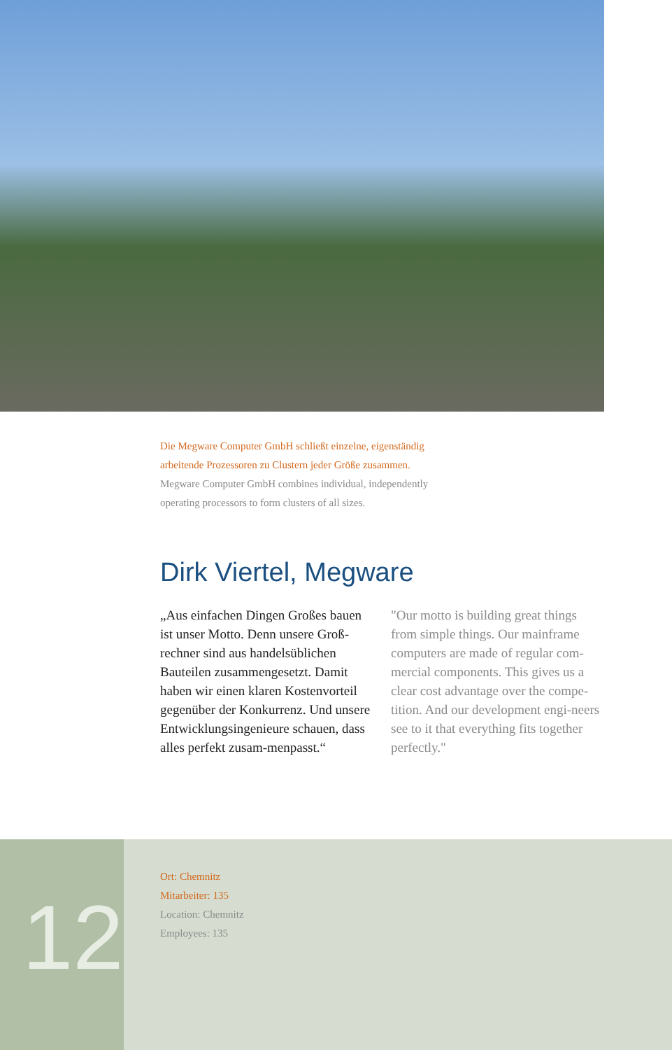Die Megware Computer GmbH schließt einzelne, eigenständig arbeitende Prozessoren zu Clustern jeder Größe zusammen.
Megware Computer GmbH combines individual, independently operating processors to form clusters of all sizes.
Dirk Viertel, Megware
„Aus einfachen Dingen Großes bauen ist unser Motto. Denn unsere Groß-rechner sind aus handelsüblichen Bauteilen zusammengesetzt. Damit haben wir einen klaren Kostenvorteil gegenüber der Konkurrenz. Und unsere Entwicklungsingenieure schauen, dass alles perfekt zusam-menpasst.“
"Our motto is building great things from simple things. Our mainframe computers are made of regular com-mercial components. This gives us a clear cost advantage over the compe-tition. And our development engi-neers see to it that everything fits together perfectly."
12
Ort: Chemnitz
Mitarbeiter: 135
Location: Chemnitz
Employees: 135